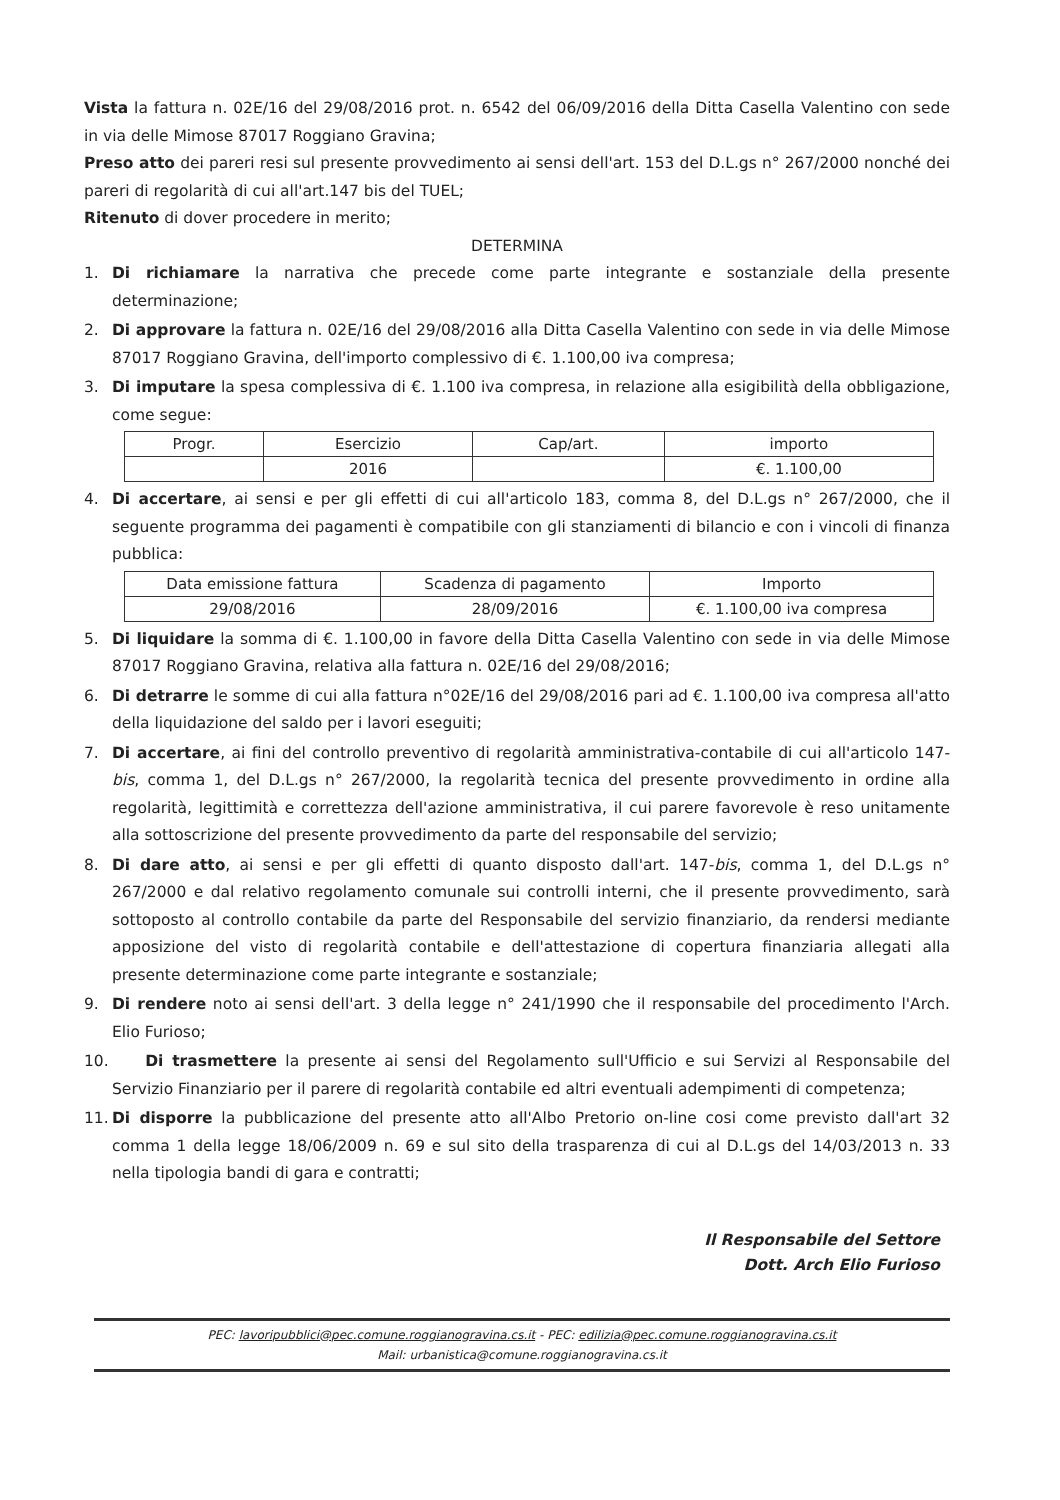Vista la fattura n. 02E/16 del 29/08/2016 prot. n. 6542 del 06/09/2016 della Ditta Casella Valentino con sede in via delle Mimose 87017 Roggiano Gravina;
Preso atto dei pareri resi sul presente provvedimento ai sensi dell'art. 153 del D.L.gs n° 267/2000 nonché dei pareri di regolarità di cui all'art.147 bis del TUEL;
Ritenuto di dover procedere in merito;
DETERMINA
1. Di richiamare la narrativa che precede come parte integrante e sostanziale della presente determinazione;
2. Di approvare la fattura n. 02E/16 del 29/08/2016 alla Ditta Casella Valentino con sede in via delle Mimose 87017 Roggiano Gravina, dell'importo complessivo di €. 1.100,00 iva compresa;
3. Di imputare la spesa complessiva di €. 1.100 iva compresa, in relazione alla esigibilità della obbligazione, come segue:
| Progr. | Esercizio | Cap/art. | importo |
| --- | --- | --- | --- |
| | 2016 | | €. 1.100,00 |
4. Di accertare, ai sensi e per gli effetti di cui all'articolo 183, comma 8, del D.L.gs n° 267/2000, che il seguente programma dei pagamenti è compatibile con gli stanziamenti di bilancio e con i vincoli di finanza pubblica:
| Data emissione fattura | Scadenza di pagamento | Importo |
| --- | --- | --- |
| 29/08/2016 | 28/09/2016 | €. 1.100,00 iva compresa |
5. Di liquidare la somma di €. 1.100,00 in favore della Ditta Casella Valentino con sede in via delle Mimose 87017 Roggiano Gravina, relativa alla fattura n. 02E/16 del 29/08/2016;
6. Di detrarre le somme di cui alla fattura n°02E/16 del 29/08/2016 pari ad €. 1.100,00 iva compresa all'atto della liquidazione del saldo per i lavori eseguiti;
7. Di accertare, ai fini del controllo preventivo di regolarità amministrativa-contabile di cui all'articolo 147-bis, comma 1, del D.L.gs n° 267/2000, la regolarità tecnica del presente provvedimento in ordine alla regolarità, legittimità e correttezza dell'azione amministrativa, il cui parere favorevole è reso unitamente alla sottoscrizione del presente provvedimento da parte del responsabile del servizio;
8. Di dare atto, ai sensi e per gli effetti di quanto disposto dall'art. 147-bis, comma 1, del D.L.gs n° 267/2000 e dal relativo regolamento comunale sui controlli interni, che il presente provvedimento, sarà sottoposto al controllo contabile da parte del Responsabile del servizio finanziario, da rendersi mediante apposizione del visto di regolarità contabile e dell'attestazione di copertura finanziaria allegati alla presente determinazione come parte integrante e sostanziale;
9. Di rendere noto ai sensi dell'art. 3 della legge n° 241/1990 che il responsabile del procedimento l'Arch. Elio Furioso;
10. Di trasmettere la presente ai sensi del Regolamento sull'Ufficio e sui Servizi al Responsabile del Servizio Finanziario per il parere di regolarità contabile ed altri eventuali adempimenti di competenza;
11. Di disporre la pubblicazione del presente atto all'Albo Pretorio on-line cosi come previsto dall'art 32 comma 1 della legge 18/06/2009 n. 69 e sul sito della trasparenza di cui al D.L.gs del 14/03/2013 n. 33 nella tipologia bandi di gara e contratti;
Il Responsabile del Settore
Dott. Arch Elio Furioso
PEC: lavoripubblici@pec.comune.roggianogravina.cs.it - PEC: edilizia@pec.comune.roggianogravina.cs.it
Mail: urbanistica@comune.roggianogravina.cs.it